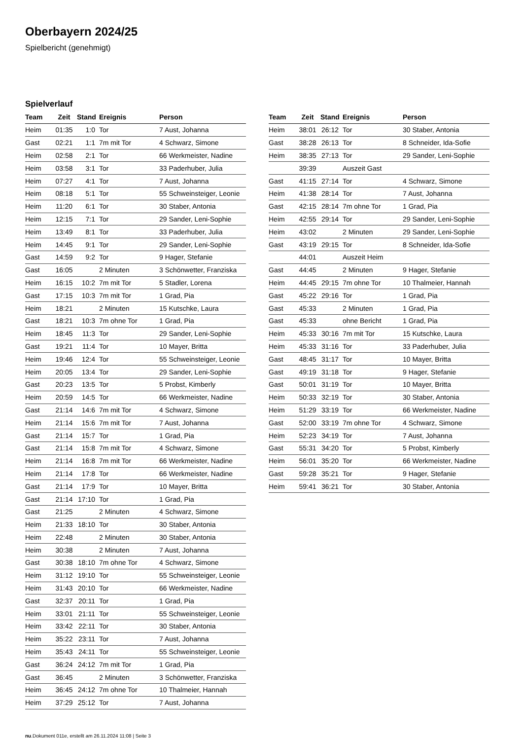Oberbayern 2024/25
Spielbericht (genehmigt)
Spielverlauf
| Team | Zeit | Stand | Ereignis | Person |
| --- | --- | --- | --- | --- |
| Heim | 01:35 | 1:0 | Tor | 7 Aust, Johanna |
| Gast | 02:21 | 1:1 | 7m mit Tor | 4 Schwarz, Simone |
| Heim | 02:58 | 2:1 | Tor | 66 Werkmeister, Nadine |
| Heim | 03:58 | 3:1 | Tor | 33 Paderhuber, Julia |
| Heim | 07:27 | 4:1 | Tor | 7 Aust, Johanna |
| Heim | 08:18 | 5:1 | Tor | 55 Schweinsteiger, Leonie |
| Heim | 11:20 | 6:1 | Tor | 30 Staber, Antonia |
| Heim | 12:15 | 7:1 | Tor | 29 Sander, Leni-Sophie |
| Heim | 13:49 | 8:1 | Tor | 33 Paderhuber, Julia |
| Heim | 14:45 | 9:1 | Tor | 29 Sander, Leni-Sophie |
| Gast | 14:59 | 9:2 | Tor | 9 Hager, Stefanie |
| Gast | 16:05 | | 2 Minuten | 3 Schönwetter, Franziska |
| Heim | 16:15 | 10:2 | 7m mit Tor | 5 Stadler, Lorena |
| Gast | 17:15 | 10:3 | 7m mit Tor | 1 Grad, Pia |
| Heim | 18:21 | | 2 Minuten | 15 Kutschke, Laura |
| Gast | 18:21 | 10:3 | 7m ohne Tor | 1 Grad, Pia |
| Heim | 18:45 | 11:3 | Tor | 29 Sander, Leni-Sophie |
| Gast | 19:21 | 11:4 | Tor | 10 Mayer, Britta |
| Heim | 19:46 | 12:4 | Tor | 55 Schweinsteiger, Leonie |
| Heim | 20:05 | 13:4 | Tor | 29 Sander, Leni-Sophie |
| Gast | 20:23 | 13:5 | Tor | 5 Probst, Kimberly |
| Heim | 20:59 | 14:5 | Tor | 66 Werkmeister, Nadine |
| Gast | 21:14 | 14:6 | 7m mit Tor | 4 Schwarz, Simone |
| Heim | 21:14 | 15:6 | 7m mit Tor | 7 Aust, Johanna |
| Gast | 21:14 | 15:7 | Tor | 1 Grad, Pia |
| Gast | 21:14 | 15:8 | 7m mit Tor | 4 Schwarz, Simone |
| Heim | 21:14 | 16:8 | 7m mit Tor | 66 Werkmeister, Nadine |
| Heim | 21:14 | 17:8 | Tor | 66 Werkmeister, Nadine |
| Gast | 21:14 | 17:9 | Tor | 10 Mayer, Britta |
| Gast | 21:14 | 17:10 | Tor | 1 Grad, Pia |
| Gast | 21:25 | | 2 Minuten | 4 Schwarz, Simone |
| Heim | 21:33 | 18:10 | Tor | 30 Staber, Antonia |
| Heim | 22:48 | | 2 Minuten | 30 Staber, Antonia |
| Heim | 30:38 | | 2 Minuten | 7 Aust, Johanna |
| Gast | 30:38 | 18:10 | 7m ohne Tor | 4 Schwarz, Simone |
| Heim | 31:12 | 19:10 | Tor | 55 Schweinsteiger, Leonie |
| Heim | 31:43 | 20:10 | Tor | 66 Werkmeister, Nadine |
| Gast | 32:37 | 20:11 | Tor | 1 Grad, Pia |
| Heim | 33:01 | 21:11 | Tor | 55 Schweinsteiger, Leonie |
| Heim | 33:42 | 22:11 | Tor | 30 Staber, Antonia |
| Heim | 35:22 | 23:11 | Tor | 7 Aust, Johanna |
| Heim | 35:43 | 24:11 | Tor | 55 Schweinsteiger, Leonie |
| Gast | 36:24 | 24:12 | 7m mit Tor | 1 Grad, Pia |
| Gast | 36:45 | | 2 Minuten | 3 Schönwetter, Franziska |
| Heim | 36:45 | 24:12 | 7m ohne Tor | 10 Thalmeier, Hannah |
| Heim | 37:29 | 25:12 | Tor | 7 Aust, Johanna |
| Team | Zeit | Stand | Ereignis | Person |
| --- | --- | --- | --- | --- |
| Heim | 38:01 | 26:12 | Tor | 30 Staber, Antonia |
| Gast | 38:28 | 26:13 | Tor | 8 Schneider, Ida-Sofie |
| Heim | 38:35 | 27:13 | Tor | 29 Sander, Leni-Sophie |
| | 39:39 | | Auszeit Gast | |
| Gast | 41:15 | 27:14 | Tor | 4 Schwarz, Simone |
| Heim | 41:38 | 28:14 | Tor | 7 Aust, Johanna |
| Gast | 42:15 | 28:14 | 7m ohne Tor | 1 Grad, Pia |
| Heim | 42:55 | 29:14 | Tor | 29 Sander, Leni-Sophie |
| Heim | 43:02 | | 2 Minuten | 29 Sander, Leni-Sophie |
| Gast | 43:19 | 29:15 | Tor | 8 Schneider, Ida-Sofie |
| | 44:01 | | Auszeit Heim | |
| Gast | 44:45 | | 2 Minuten | 9 Hager, Stefanie |
| Heim | 44:45 | 29:15 | 7m ohne Tor | 10 Thalmeier, Hannah |
| Gast | 45:22 | 29:16 | Tor | 1 Grad, Pia |
| Gast | 45:33 | | 2 Minuten | 1 Grad, Pia |
| Gast | 45:33 | | ohne Bericht | 1 Grad, Pia |
| Heim | 45:33 | 30:16 | 7m mit Tor | 15 Kutschke, Laura |
| Heim | 45:33 | 31:16 | Tor | 33 Paderhuber, Julia |
| Gast | 48:45 | 31:17 | Tor | 10 Mayer, Britta |
| Gast | 49:19 | 31:18 | Tor | 9 Hager, Stefanie |
| Gast | 50:01 | 31:19 | Tor | 10 Mayer, Britta |
| Heim | 50:33 | 32:19 | Tor | 30 Staber, Antonia |
| Heim | 51:29 | 33:19 | Tor | 66 Werkmeister, Nadine |
| Gast | 52:00 | 33:19 | 7m ohne Tor | 4 Schwarz, Simone |
| Heim | 52:23 | 34:19 | Tor | 7 Aust, Johanna |
| Gast | 55:31 | 34:20 | Tor | 5 Probst, Kimberly |
| Heim | 56:01 | 35:20 | Tor | 66 Werkmeister, Nadine |
| Gast | 59:28 | 35:21 | Tor | 9 Hager, Stefanie |
| Heim | 59:41 | 36:21 | Tor | 30 Staber, Antonia |
nu.Dokument 011e, erstellt am 26.11.2024 11:08 | Seite 3